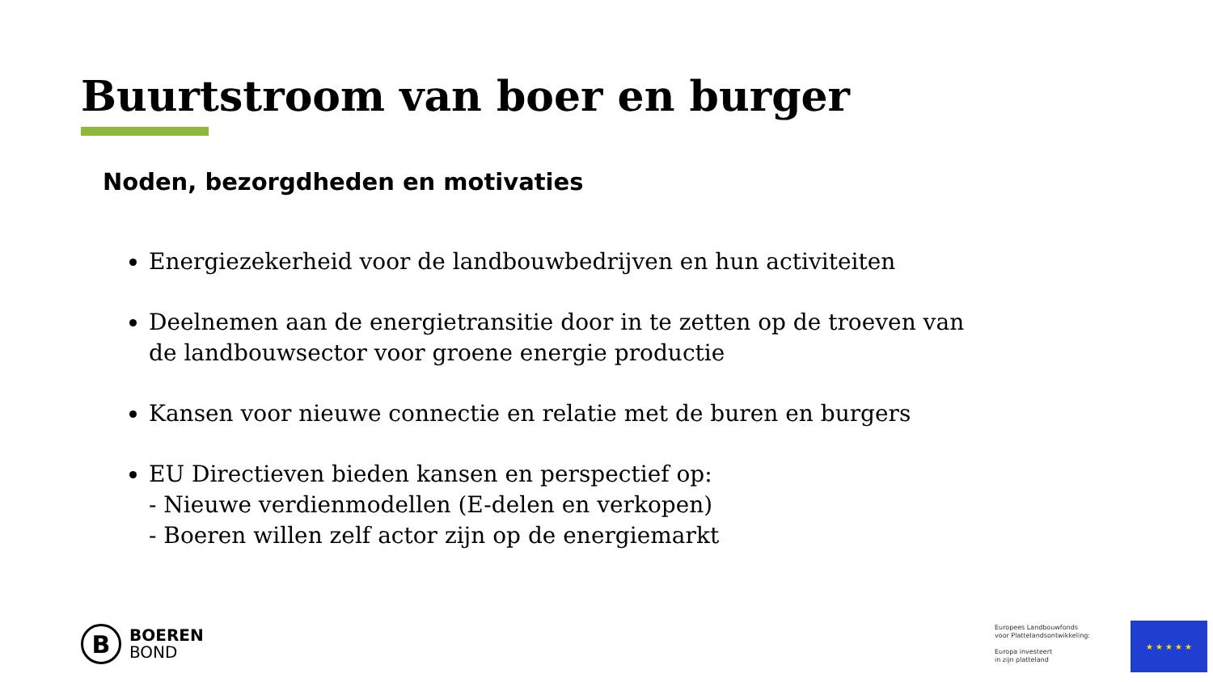Buurtstroom van boer en burger
Noden, bezorgdheden en motivaties
Energiezekerheid voor de landbouwbedrijven en hun activiteiten
Deelnemen aan de energietransitie door in te zetten op de troeven van de landbouwsector voor groene energie productie
Kansen voor nieuwe connectie en relatie met de buren en burgers
EU Directieven bieden kansen en perspectief op:
- Nieuwe verdienmodellen (E-delen en verkopen)
- Boeren willen zelf actor zijn op de energiemarkt
B
BOEREN
BOND
Europees Landbouwfonds
voor Plattelandsontwikkeling:
Europa investeert
in zijn platteland
★ ★ ★ ★ ★